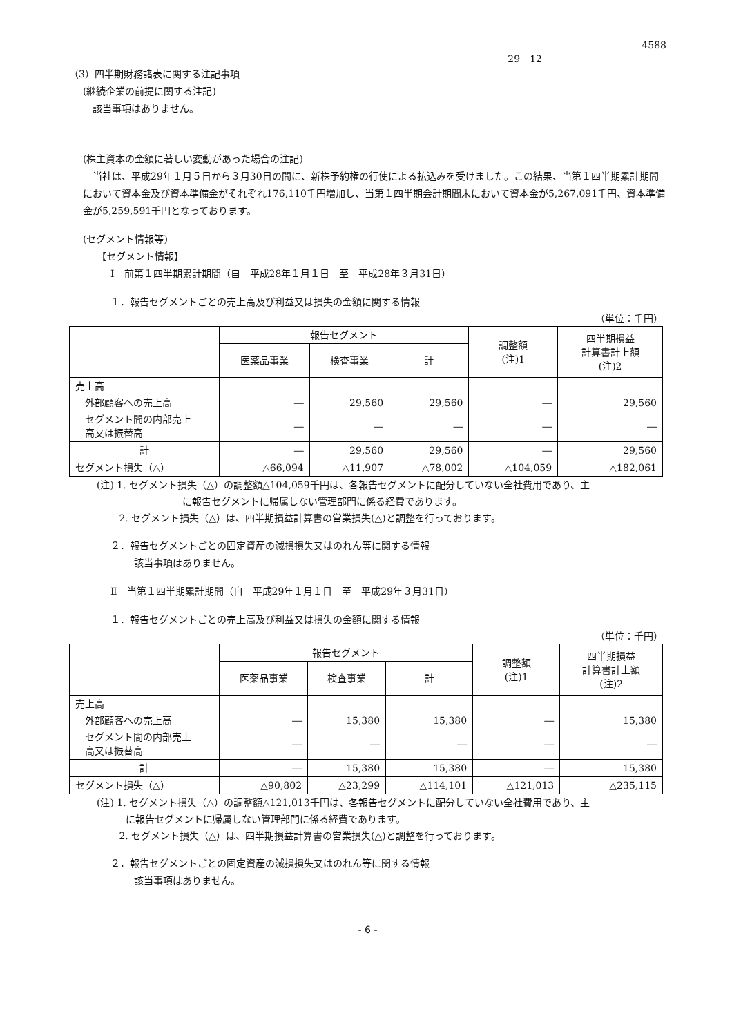4588
29　12
（3）四半期財務諸表に関する注記事項
(継続企業の前提に関する注記)
　該当事項はありません。
(株主資本の金額に著しい変動があった場合の注記)
　当社は、平成29年１月５日から３月30日の間に、新株予約権の行使による払込みを受けました。この結果、当第１四半期累計期間において資本金及び資本準備金がそれぞれ176,110千円増加し、当第１四半期会計期間末において資本金が5,267,091千円、資本準備金が5,259,591千円となっております。
(セグメント情報等)
【セグメント情報】
Ⅰ　前第１四半期累計期間（自　平成28年１月１日　至　平成28年３月31日）
１．報告セグメントごとの売上高及び利益又は損失の金額に関する情報
（単位：千円）
| | 報告セグメント | | | 調整額 (注)1 | 四半期損益 計算書計上額 (注)2 |
| --- | --- | --- | --- | --- | --- |
| | 医薬品事業 | 検査事業 | 計 | | |
| 売上高 | | | | | |
| 外部顧客への売上高 | ― | 29,560 | 29,560 | ― | 29,560 |
| セグメント間の内部売上 高又は振替高 | ― | ― | ― | ― | ― |
| 計 | ― | 29,560 | 29,560 | ― | 29,560 |
| セグメント損失（△） | △66,094 | △11,907 | △78,002 | △104,059 | △182,061 |
(注) 1. セグメント損失（△）の調整額△104,059千円は、各報告セグメントに配分していない全社費用であり、主
　　　に報告セグメントに帰属しない管理部門に係る経費であります。
　　 2. セグメント損失（△）は、四半期損益計算書の営業損失(△)と調整を行っております。
２．報告セグメントごとの固定資産の減損損失又はのれん等に関する情報
　該当事項はありません。
Ⅱ　当第１四半期累計期間（自　平成29年１月１日　至　平成29年３月31日）
１．報告セグメントごとの売上高及び利益又は損失の金額に関する情報
（単位：千円）
| | 報告セグメント | | | 調整額 (注)1 | 四半期損益 計算書計上額 (注)2 |
| --- | --- | --- | --- | --- | --- |
| | 医薬品事業 | 検査事業 | 計 | | |
| 売上高 | | | | | |
| 外部顧客への売上高 | ― | 15,380 | 15,380 | ― | 15,380 |
| セグメント間の内部売上 高又は振替高 | ― | ― | ― | ― | ― |
| 計 | ― | 15,380 | 15,380 | ― | 15,380 |
| セグメント損失（△） | △90,802 | △23,299 | △114,101 | △121,013 | △235,115 |
(注) 1. セグメント損失（△）の調整額△121,013千円は、各報告セグメントに配分していない全社費用であり、主
　　　に報告セグメントに帰属しない管理部門に係る経費であります。
　　 2. セグメント損失（△）は、四半期損益計算書の営業損失(△)と調整を行っております。
２．報告セグメントごとの固定資産の減損損失又はのれん等に関する情報
　該当事項はありません。
- 6 -